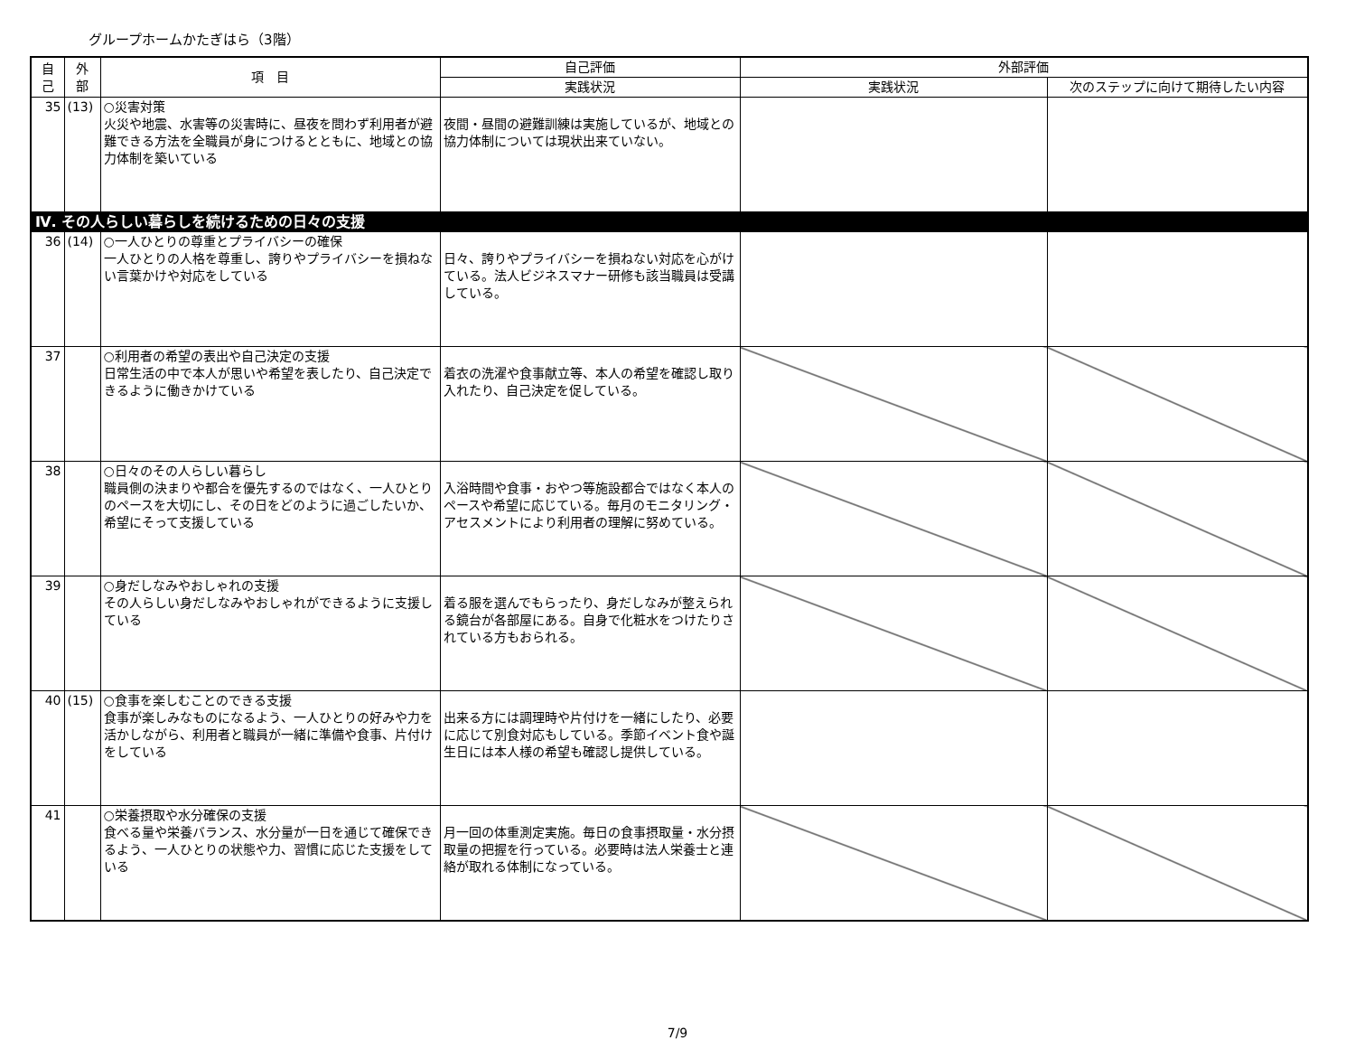グループホームかたぎはら（3階）
| 自 己 | 外 部 | 項 目 | 自己評価 | 外部評価 | |
| --- | --- | --- | --- | --- | --- |
| | | | 実践状況 | 実践状況 | 次のステップに向けて期待したい内容 |
| 35 | (13) | ○災害対策 火災や地震、水害等の災害時に、昼夜を問わず利用者が避難できる方法を全職員が身につけるとともに、地域との協力体制を築いている | 夜間・昼間の避難訓練は実施しているが、地域との協力体制については現状出来ていない。 | | |
| Ⅳ. その人らしい暮らしを続けるための日々の支援 | | | | | |
| 36 | (14) | ○一人ひとりの尊重とプライバシーの確保 一人ひとりの人格を尊重し、誇りやプライバシーを損ねない言葉かけや対応をしている | 日々、誇りやプライバシーを損ねない対応を心がけている。法人ビジネスマナー研修も該当職員は受講している。 | | |
| 37 | | ○利用者の希望の表出や自己決定の支援 日常生活の中で本人が思いや希望を表したり、自己決定できるように働きかけている | 着衣の洗濯や食事献立等、本人の希望を確認し取り入れたり、自己決定を促している。 | | |
| 38 | | ○日々のその人らしい暮らし 職員側の決まりや都合を優先するのではなく、一人ひとりのペースを大切にし、その日をどのように過ごしたいか、希望にそって支援している | 入浴時間や食事・おやつ等施設都合ではなく本人のペースや希望に応じている。毎月のモニタリング・アセスメントにより利用者の理解に努めている。 | | |
| 39 | | ○身だしなみやおしゃれの支援 その人らしい身だしなみやおしゃれができるように支援している | 着る服を選んでもらったり、身だしなみが整えられる鏡台が各部屋にある。自身で化粧水をつけたりされている方もおられる。 | | |
| 40 | (15) | ○食事を楽しむことのできる支援 食事が楽しみなものになるよう、一人ひとりの好みや力を活かしながら、利用者と職員が一緒に準備や食事、片付けをしている | 出来る方には調理時や片付けを一緒にしたり、必要に応じて別食対応もしている。季節イベント食や誕生日には本人様の希望も確認し提供している。 | | |
| 41 | | ○栄養摂取や水分確保の支援 食べる量や栄養バランス、水分量が一日を通じて確保できるよう、一人ひとりの状態や力、習慣に応じた支援をしている | 月一回の体重測定実施。毎日の食事摂取量・水分摂取量の把握を行っている。必要時は法人栄養士と連絡が取れる体制になっている。 | | |
7/9